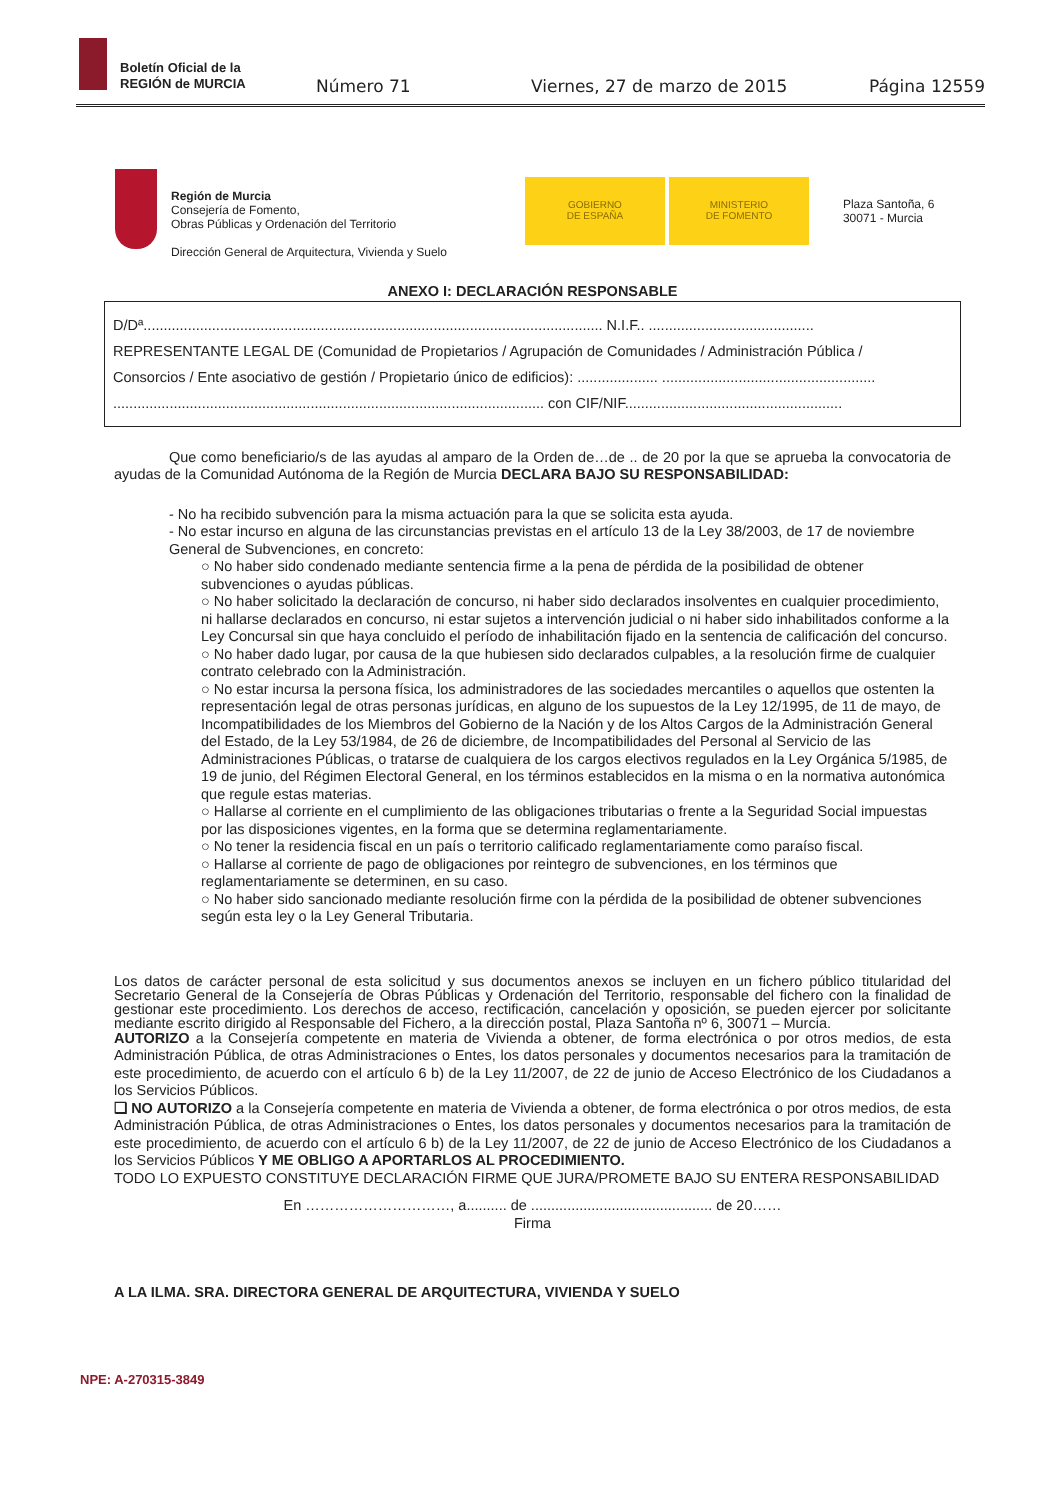Boletín Oficial de la
REGIÓN de MURCIA
Número 71 Viernes, 27 de marzo de 2015 Página 12559
Región de Murcia
Consejería de Fomento,
Obras Públicas y Ordenación del Territorio
Dirección General de Arquitectura, Vivienda y Suelo
GOBIERNO
DE ESPAÑA
MINISTERIO
DE FOMENTO
Plaza Santoña, 6
30071 - Murcia
ANEXO I: DECLARACIÓN RESPONSABLE
D/Dª.................................................................................................................. N.I.F.. .........................................
REPRESENTANTE LEGAL DE (Comunidad de Propietarios / Agrupación de Comunidades / Administración Pública /
Consorcios / Ente asociativo de gestión / Propietario único de edificios): .................... .....................................................
........................................................................................................... con CIF/NIF......................................................
Que como beneficiario/s de las ayudas al amparo de la Orden de…de .. de 20 por la que se aprueba la convocatoria de ayudas de la Comunidad Autónoma de la Región de Murcia DECLARA BAJO SU RESPONSABILIDAD:
- No ha recibido subvención para la misma actuación para la que se solicita esta ayuda.
- No estar incurso en alguna de las circunstancias previstas en el artículo 13 de la Ley 38/2003, de 17 de noviembre General de Subvenciones, en concreto:
○ No haber sido condenado mediante sentencia firme a la pena de pérdida de la posibilidad de obtener subvenciones o ayudas públicas.
○ No haber solicitado la declaración de concurso, ni haber sido declarados insolventes en cualquier procedimiento, ni hallarse declarados en concurso, ni estar sujetos a intervención judicial o ni haber sido inhabilitados conforme a la Ley Concursal sin que haya concluido el período de inhabilitación fijado en la sentencia de calificación del concurso.
○ No haber dado lugar, por causa de la que hubiesen sido declarados culpables, a la resolución firme de cualquier contrato celebrado con la Administración.
○ No estar incursa la persona física, los administradores de las sociedades mercantiles o aquellos que ostenten la representación legal de otras personas jurídicas, en alguno de los supuestos de la Ley 12/1995, de 11 de mayo, de Incompatibilidades de los Miembros del Gobierno de la Nación y de los Altos Cargos de la Administración General del Estado, de la Ley 53/1984, de 26 de diciembre, de Incompatibilidades del Personal al Servicio de las Administraciones Públicas, o tratarse de cualquiera de los cargos electivos regulados en la Ley Orgánica 5/1985, de 19 de junio, del Régimen Electoral General, en los términos establecidos en la misma o en la normativa autonómica que regule estas materias.
○ Hallarse al corriente en el cumplimiento de las obligaciones tributarias o frente a la Seguridad Social impuestas por las disposiciones vigentes, en la forma que se determina reglamentariamente.
○ No tener la residencia fiscal en un país o territorio calificado reglamentariamente como paraíso fiscal.
○ Hallarse al corriente de pago de obligaciones por reintegro de subvenciones, en los términos que reglamentariamente se determinen, en su caso.
○ No haber sido sancionado mediante resolución firme con la pérdida de la posibilidad de obtener subvenciones según esta ley o la Ley General Tributaria.
Los datos de carácter personal de esta solicitud y sus documentos anexos se incluyen en un fichero público titularidad del Secretario General de la Consejería de Obras Públicas y Ordenación del Territorio, responsable del fichero con la finalidad de gestionar este procedimiento. Los derechos de acceso, rectificación, cancelación y oposición, se pueden ejercer por solicitante mediante escrito dirigido al Responsable del Fichero, a la dirección postal, Plaza Santoña nº 6, 30071 – Murcia.
AUTORIZO a la Consejería competente en materia de Vivienda a obtener, de forma electrónica o por otros medios, de esta Administración Pública, de otras Administraciones o Entes, los datos personales y documentos necesarios para la tramitación de este procedimiento, de acuerdo con el artículo 6 b) de la Ley 11/2007, de 22 de junio de Acceso Electrónico de los Ciudadanos a los Servicios Públicos.
❑ NO AUTORIZO a la Consejería competente en materia de Vivienda a obtener, de forma electrónica o por otros medios, de esta Administración Pública, de otras Administraciones o Entes, los datos personales y documentos necesarios para la tramitación de este procedimiento, de acuerdo con el artículo 6 b) de la Ley 11/2007, de 22 de junio de Acceso Electrónico de los Ciudadanos a los Servicios Públicos Y ME OBLIGO A APORTARLOS AL PROCEDIMIENTO.
TODO LO EXPUESTO CONSTITUYE DECLARACIÓN FIRME QUE JURA/PROMETE BAJO SU ENTERA RESPONSABILIDAD
En …………………………, a.......... de ............................................. de 20……
Firma
A LA ILMA. SRA. DIRECTORA GENERAL DE ARQUITECTURA, VIVIENDA Y SUELO
NPE: A-270315-3849